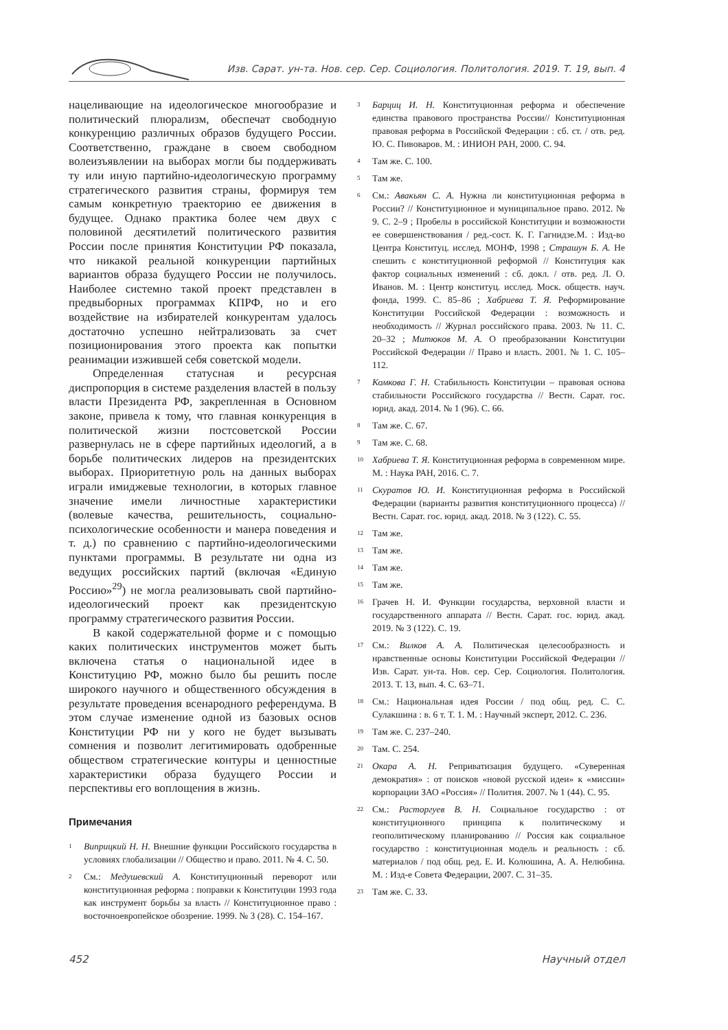Изв. Сарат. ун-та. Нов. сер. Сер. Социология. Политология. 2019. Т. 19, вып. 4
нацеливающие на идеологическое многообразие и политический плюрализм, обеспечат свободную конкуренцию различных образов будущего России. Соответственно, граждане в своем свободном волеизъявлении на выборах могли бы поддерживать ту или иную партийно-идеологическую программу стратегического развития страны, формируя тем самым конкретную траекторию ее движения в будущее. Однако практика более чем двух с половиной десятилетий политического развития России после принятия Конституции РФ показала, что никакой реальной конкуренции партийных вариантов образа будущего России не получилось. Наиболее системно такой проект представлен в предвыборных программах КПРФ, но и его воздействие на избирателей конкурентам удалось достаточно успешно нейтрализовать за счет позиционирования этого проекта как попытки реанимации изжившей себя советской модели.
Определенная статусная и ресурсная диспропорция в системе разделения властей в пользу власти Президента РФ, закрепленная в Основном законе, привела к тому, что главная конкуренция в политической жизни постсоветской России развернулась не в сфере партийных идеологий, а в борьбе политических лидеров на президентских выборах. Приоритетную роль на данных выборах играли имиджевые технологии, в которых главное значение имели личностные характеристики (волевые качества, решительность, социально-психологические особенности и манера поведения и т. д.) по сравнению с партийно-идеологическими пунктами программы. В результате ни одна из ведущих российских партий (включая «Единую Россию»<sup>29</sup>) не могла реализовывать свой партийно-идеологический проект как президентскую программу стратегического развития России.
В какой содержательной форме и с помощью каких политических инструментов может быть включена статья о национальной идее в Конституцию РФ, можно было бы решить после широкого научного и общественного обсуждения в результате проведения всенародного референдума. В этом случае изменение одной из базовых основ Конституции РФ ни у кого не будет вызывать сомнения и позволит легитимировать одобренные обществом стратегические контуры и ценностные характеристики образа будущего России и перспективы его воплощения в жизнь.
Примечания
<sup>1</sup>
Виприцкий Н. Н. Внешние функции Российского государства в условиях глобализации // Общество и право. 2011. № 4. С. 50.
<sup>2</sup>
См.: Медушевский А. Конституционный переворот или конституционная реформа : поправки к Конституции 1993 года как инструмент борьбы за власть // Конституционное право : восточноевропейское обозрение. 1999. № 3 (28). С. 154–167.
<sup>3</sup>
Барциц И. Н. Конституционная реформа и обеспечение единства правового пространства России// Конституционная правовая реформа в Российской Федерации : сб. ст. / отв. ред. Ю. С. Пивоваров. М. : ИНИОН РАН, 2000. С. 94.
<sup>4</sup>
Там же. С. 100.
<sup>5</sup>
Там же.
<sup>6</sup>
См.: Авакьян С. А. Нужна ли конституционная реформа в России? // Конституционное и муниципальное право. 2012. № 9. С. 2–9 ; Пробелы в российской Конституции и возможности ее совершенствования / ред.-сост. К. Г. Гагнидзе.М. : Изд-во Центра Конституц. исслед. МОНФ, 1998 ; Страшун Б. А. Не спешить с конституционной реформой // Конституция как фактор социальных изменений : сб. докл. / отв. ред. Л. О. Иванов. М. : Центр конституц. исслед. Моск. обществ. науч. фонда, 1999. С. 85–86 ; Хабриева Т. Я. Реформирование Конституции Российской Федерации : возможность и необходимость // Журнал российского права. 2003. № 11. С. 20–32 ; Митюков М. А. О преобразовании Конституции Российской Федерации // Право и власть. 2001. № 1. С. 105–112.
<sup>7</sup>
Комкова Г. Н. Стабильность Конституции – правовая основа стабильности Российского государства // Вестн. Сарат. гос. юрид. акад. 2014. № 1 (96). С. 66.
<sup>8</sup>
Там же. С. 67.
<sup>9</sup>
Там же. С. 68.
<sup>10</sup>
Хабриева Т. Я. Конституционная реформа в современном мире. М. : Наука РАН, 2016. С. 7.
<sup>11</sup>
Скуратов Ю. И. Конституционная реформа в Российской Федерации (варианты развития конституционного процесса) // Вестн. Сарат. гос. юрид. акад. 2018. № 3 (122). С. 55.
<sup>12</sup>
Там же.
<sup>13</sup>
Там же.
<sup>14</sup>
Там же.
<sup>15</sup>
Там же.
<sup>16</sup>
Грачев Н. И. Функции государства, верховной власти и государственного аппарата // Вестн. Сарат. гос. юрид. акад. 2019. № 3 (122). С. 19.
<sup>17</sup>
См.: Вилков А. А. Политическая целесообразность и нравственные основы Конституции Российской Федерации // Изв. Сарат. ун-та. Нов. сер. Сер. Социология. Политология. 2013. Т. 13, вып. 4. С. 63–71.
<sup>18</sup>
См.: Национальная идея России / под общ. ред. С. С. Сулакшина : в. 6 т. Т. 1. М. : Научный эксперт, 2012. С. 236.
<sup>19</sup>
Там же. С. 237–240.
<sup>20</sup>
Там. С. 254.
<sup>21</sup>
Окара А. Н. Реприватизация будущего. «Суверенная демократия» : от поисков «новой русской идеи» к «миссии» корпорации ЗАО «Россия» // Полития. 2007. № 1 (44). С. 95.
<sup>22</sup>
См.: Расторгуев В. Н. Социальное государство : от конституционного принципа к политическому и геополитическому планированию // Россия как социальное государство : конституционная модель и реальность : сб. материалов / под общ. ред. Е. И. Колюшина, А. А. Нелюбина. М. : Изд-е Совета Федерации, 2007. С. 31–35.
<sup>23</sup>
Там же. С. 33.
452 Научный отдел